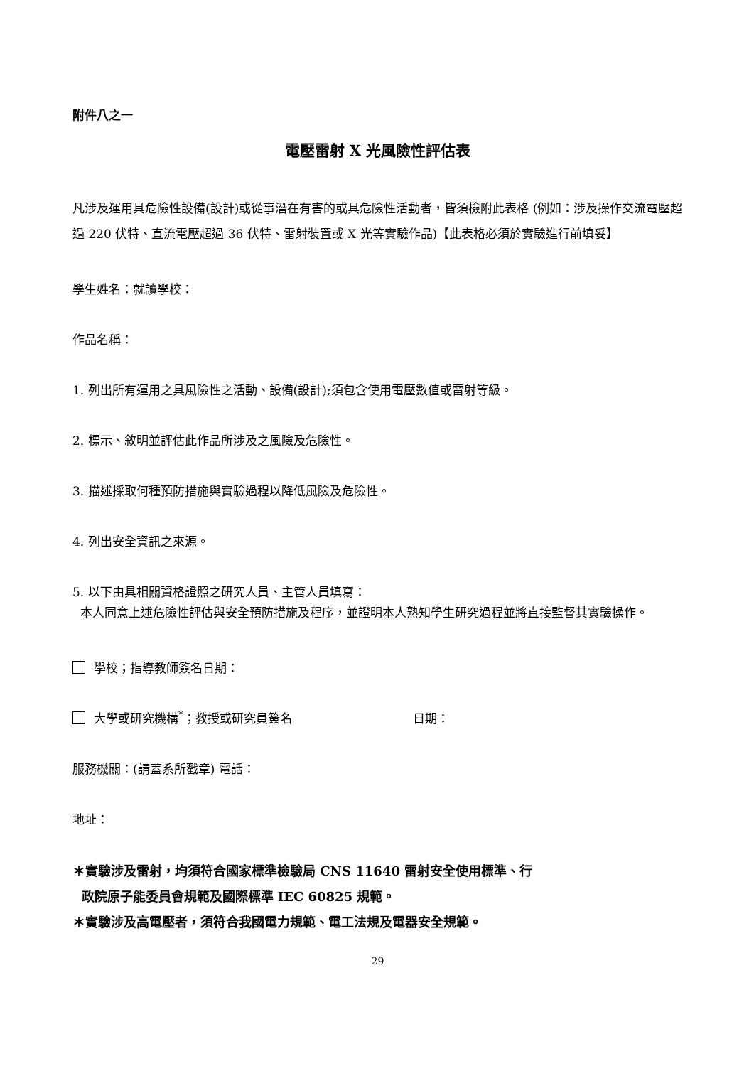附件八之一
電壓雷射 X 光風險性評估表
凡涉及運用具危險性設備(設計)或從事潛在有害的或具危險性活動者，皆須檢附此表格 (例如：涉及操作交流電壓超過 220 伏特、直流電壓超過 36 伏特、雷射裝置或 X 光等實驗作品)【此表格必須於實驗進行前填妥】
學生姓名：就讀學校：
作品名稱：
1. 列出所有運用之具風險性之活動、設備(設計);須包含使用電壓數值或雷射等級。
2. 標示、敘明並評估此作品所涉及之風險及危險性。
3. 描述採取何種預防措施與實驗過程以降低風險及危險性。
4. 列出安全資訊之來源。
5. 以下由具相關資格證照之研究人員、主管人員填寫：
本人同意上述危險性評估與安全預防措施及程序，並證明本人熟知學生研究過程並將直接監督其實驗操作。
學校；指導教師簽名日期：
大學或研究機構<sup>*</sup>；教授或研究員簽名 日期：
服務機關：(請蓋系所戳章) 電話：
地址：
＊實驗涉及雷射，均須符合國家標準檢驗局 CNS 11640 雷射安全使用標準、行
政院原子能委員會規範及國際標準 IEC 60825 規範。
＊實驗涉及高電壓者，須符合我國電力規範、電工法規及電器安全規範。
29